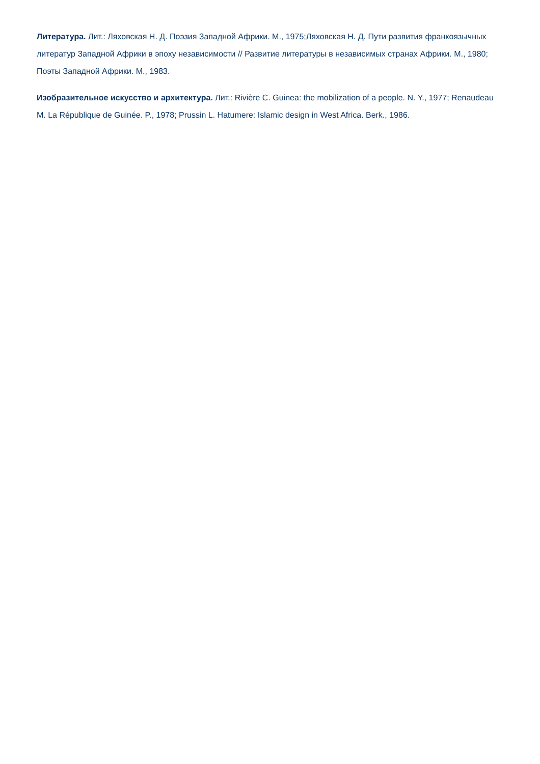Литература. Лит.: Ляховская Н. Д. Поэзия Западной Африки. М., 1975;Ляховская Н. Д. Пути развития франкоязычных литератур Западной Африки в эпоху независимости // Развитие литературы в независимых странах Африки. М., 1980; Поэты Западной Африки. М., 1983.
Изобразительное искусство и архитектура. Лит.: Rivière C. Guinea: the mobilization of a people. N. Y., 1977; Renaudeau M. La République de Guinée. P., 1978; Prussin L. Hatumere: Islamic design in West Africa. Berk., 1986.